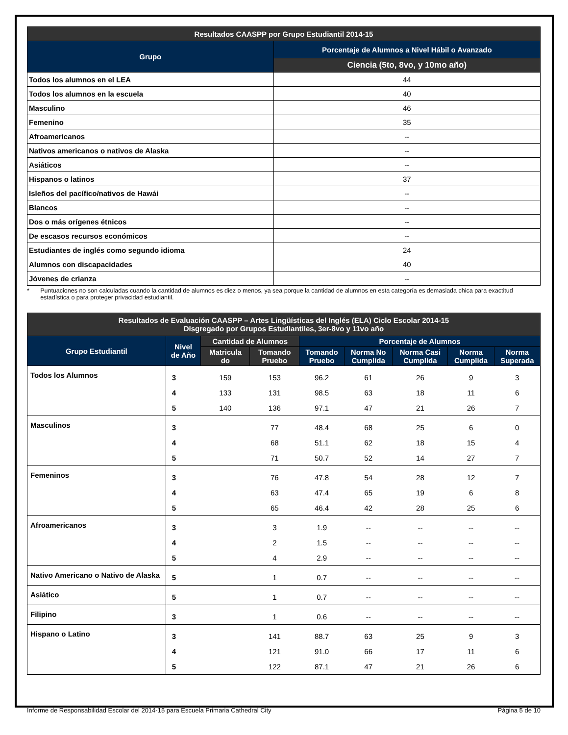| Resultados CAASPP por Grupo Estudiantil 2014-15 | |
| Grupo | Porcentaje de Alumnos a Nivel Hábil o Avanzado |
| | Ciencia (5to, 8vo, y 10mo año) |
| Todos los alumnos en el LEA | 44 |
| Todos los alumnos en la escuela | 40 |
| Masculino | 46 |
| Femenino | 35 |
| Afroamericanos | -- |
| Nativos americanos o nativos de Alaska | -- |
| Asiáticos | -- |
| Hispanos o latinos | 37 |
| Isleños del pacífico/nativos de Hawái | -- |
| Blancos | -- |
| Dos o más orígenes étnicos | -- |
| De escasos recursos económicos | -- |
| Estudiantes de inglés como segundo idioma | 24 |
| Alumnos con discapacidades | 40 |
| Jóvenes de crianza | -- |
* Puntuaciones no son calculadas cuando la cantidad de alumnos es diez o menos, ya sea porque la cantidad de alumnos en esta categoría es demasiada chica para exactitud estadística o para proteger privacidad estudiantil.
| Resultados de Evaluación CAASPP – Artes Lingüísticas del Inglés (ELA) Ciclo Escolar 2014-15 Disgregado por Grupos Estudiantiles, 3er-8vo y 11vo año | | | | | | | | |
| --- | --- | --- | --- | --- | --- | --- | --- | --- |
| Grupo Estudiantil | Nivel de Año | Cantidad de Alumnos | | Porcentaje de Alumnos | | | | |
| | | Matricula do | Tomando Pruebo | Tomando Pruebo | Norma No Cumplida | Norma Casi Cumplida | Norma Cumplida | Norma Superada |
| Todos los Alumnos | 3 | 159 | 153 | 96.2 | 61 | 26 | 9 | 3 |
| | 4 | 133 | 131 | 98.5 | 63 | 18 | 11 | 6 |
| | 5 | 140 | 136 | 97.1 | 47 | 21 | 26 | 7 |
| Masculinos | 3 | | 77 | 48.4 | 68 | 25 | 6 | 0 |
| | 4 | | 68 | 51.1 | 62 | 18 | 15 | 4 |
| | 5 | | 71 | 50.7 | 52 | 14 | 27 | 7 |
| Femeninos | 3 | | 76 | 47.8 | 54 | 28 | 12 | 7 |
| | 4 | | 63 | 47.4 | 65 | 19 | 6 | 8 |
| | 5 | | 65 | 46.4 | 42 | 28 | 25 | 6 |
| Afroamericanos | 3 | | 3 | 1.9 | -- | -- | -- | -- |
| | 4 | | 2 | 1.5 | -- | -- | -- | -- |
| | 5 | | 4 | 2.9 | -- | -- | -- | -- |
| Nativo Americano o Nativo de Alaska | 5 | | 1 | 0.7 | -- | -- | -- | -- |
| Asiático | 5 | | 1 | 0.7 | -- | -- | -- | -- |
| Filipino | 3 | | 1 | 0.6 | -- | -- | -- | -- |
| Hispano o Latino | 3 | | 141 | 88.7 | 63 | 25 | 9 | 3 |
| | 4 | | 121 | 91.0 | 66 | 17 | 11 | 6 |
| | 5 | | 122 | 87.1 | 47 | 21 | 26 | 6 |
Informe de Responsabilidad Escolar del 2014-15 para Escuela Primaria Cathedral City Página 5 de 10